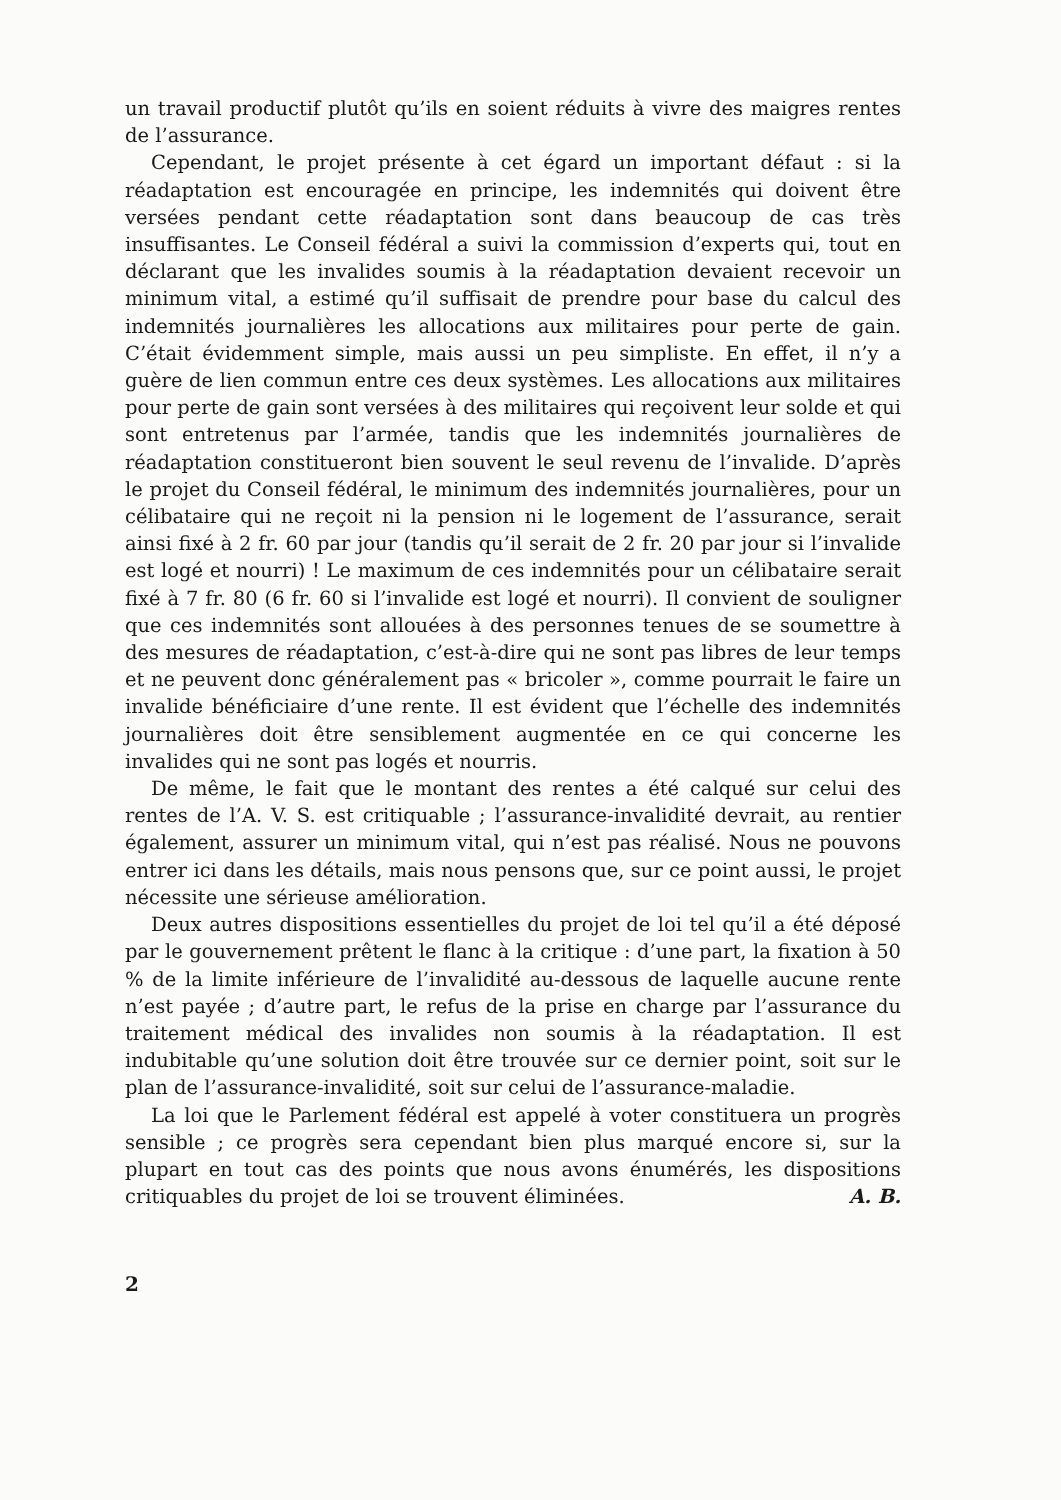un travail productif plutôt qu’ils en soient réduits à vivre des maigres rentes de l’assurance.
Cependant, le projet présente à cet égard un important défaut : si la réadaptation est encouragée en principe, les indemnités qui doivent être versées pendant cette réadaptation sont dans beaucoup de cas très insuffisantes. Le Conseil fédéral a suivi la commission d’experts qui, tout en déclarant que les invalides soumis à la réadaptation devaient recevoir un minimum vital, a estimé qu’il suffisait de prendre pour base du calcul des indemnités journalières les allocations aux militaires pour perte de gain. C’était évidemment simple, mais aussi un peu simpliste. En effet, il n’y a guère de lien commun entre ces deux systèmes. Les allocations aux militaires pour perte de gain sont versées à des militaires qui reçoivent leur solde et qui sont entretenus par l’armée, tandis que les indemnités journalières de réadaptation constitueront bien souvent le seul revenu de l’invalide. D’après le projet du Conseil fédéral, le minimum des indemnités journalières, pour un célibataire qui ne reçoit ni la pension ni le logement de l’assurance, serait ainsi fixé à 2 fr. 60 par jour (tandis qu’il serait de 2 fr. 20 par jour si l’invalide est logé et nourri) ! Le maximum de ces indemnités pour un célibataire serait fixé à 7 fr. 80 (6 fr. 60 si l’invalide est logé et nourri). Il convient de souligner que ces indemnités sont allouées à des personnes tenues de se soumettre à des mesures de réadaptation, c’est-à-dire qui ne sont pas libres de leur temps et ne peuvent donc généralement pas « bricoler », comme pourrait le faire un invalide bénéficiaire d’une rente. Il est évident que l’échelle des indemnités journalières doit être sensiblement augmentée en ce qui concerne les invalides qui ne sont pas logés et nourris.
De même, le fait que le montant des rentes a été calqué sur celui des rentes de l’A. V. S. est critiquable ; l’assurance-invalidité devrait, au rentier également, assurer un minimum vital, qui n’est pas réalisé. Nous ne pouvons entrer ici dans les détails, mais nous pensons que, sur ce point aussi, le projet nécessite une sérieuse amélioration.
Deux autres dispositions essentielles du projet de loi tel qu’il a été déposé par le gouvernement prêtent le flanc à la critique : d’une part, la fixation à 50 % de la limite inférieure de l’invalidité au-dessous de laquelle aucune rente n’est payée ; d’autre part, le refus de la prise en charge par l’assurance du traitement médical des invalides non soumis à la réadaptation. Il est indubitable qu’une solution doit être trouvée sur ce dernier point, soit sur le plan de l’assurance-invalidité, soit sur celui de l’assurance-maladie.
La loi que le Parlement fédéral est appelé à voter constituera un progrès sensible ; ce progrès sera cependant bien plus marqué encore si, sur la plupart en tout cas des points que nous avons énumérés, les dispositions critiquables du projet de loi se trouvent éliminées. A. B.
2